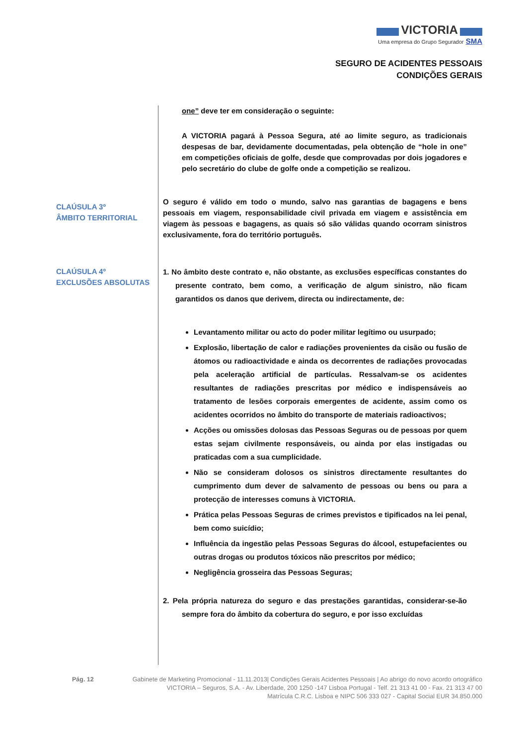VICTORIA
Uma empresa do Grupo Segurador SMA
SEGURO DE ACIDENTES PESSOAIS
CONDIÇÕES GERAIS
CLAÚSULA 3º
ÂMBITO TERRITORIAL
CLAÚSULA 4º
EXCLUSÕES ABSOLUTAS
one” deve ter em consideração o seguinte:
A VICTORIA pagará à Pessoa Segura, até ao limite seguro, as tradicionais despesas de bar, devidamente documentadas, pela obtenção de “hole in one” em competições oficiais de golfe, desde que comprovadas por dois jogadores e pelo secretário do clube de golfe onde a competição se realizou.
O seguro é válido em todo o mundo, salvo nas garantias de bagagens e bens pessoais em viagem, responsabilidade civil privada em viagem e assistência em viagem às pessoas e bagagens, as quais só são válidas quando ocorram sinistros exclusivamente, fora do território português.
1. No âmbito deste contrato e, não obstante, as exclusões específicas constantes do presente contrato, bem como, a verificação de algum sinistro, não ficam garantidos os danos que derivem, directa ou indirectamente, de:
Levantamento militar ou acto do poder militar legítimo ou usurpado;
Explosão, libertação de calor e radiações provenientes da cisão ou fusão de átomos ou radioactividade e ainda os decorrentes de radiações provocadas pela aceleração artificial de partículas. Ressalvam-se os acidentes resultantes de radiações prescritas por médico e indispensáveis ao tratamento de lesões corporais emergentes de acidente, assim como os acidentes ocorridos no âmbito do transporte de materiais radioactivos;
Acções ou omissões dolosas das Pessoas Seguras ou de pessoas por quem estas sejam civilmente responsáveis, ou ainda por elas instigadas ou praticadas com a sua cumplicidade.
Não se consideram dolosos os sinistros directamente resultantes do cumprimento dum dever de salvamento de pessoas ou bens ou para a protecção de interesses comuns à VICTORIA.
Prática pelas Pessoas Seguras de crimes previstos e tipificados na lei penal, bem como suicídio;
Influência da ingestão pelas Pessoas Seguras do álcool, estupefacientes ou outras drogas ou produtos tóxicos não prescritos por médico;
Negligência grosseira das Pessoas Seguras;
2. Pela própria natureza do seguro e das prestações garantidas, considerar-se-ão sempre fora do âmbito da cobertura do seguro, e por isso excluídas
Pág. 12 Gabinete de Marketing Promocional - 11.11.2013| Condições Gerais Acidentes Pessoais | Ao abrigo do novo acordo ortográfico
VICTORIA – Seguros, S.A. - Av. Liberdade, 200 1250 -147 Lisboa Portugal - Telf. 21 313 41 00 - Fax. 21 313 47 00
Matrícula C.R.C. Lisboa e NIPC 506 333 027 - Capital Social EUR 34.850.000